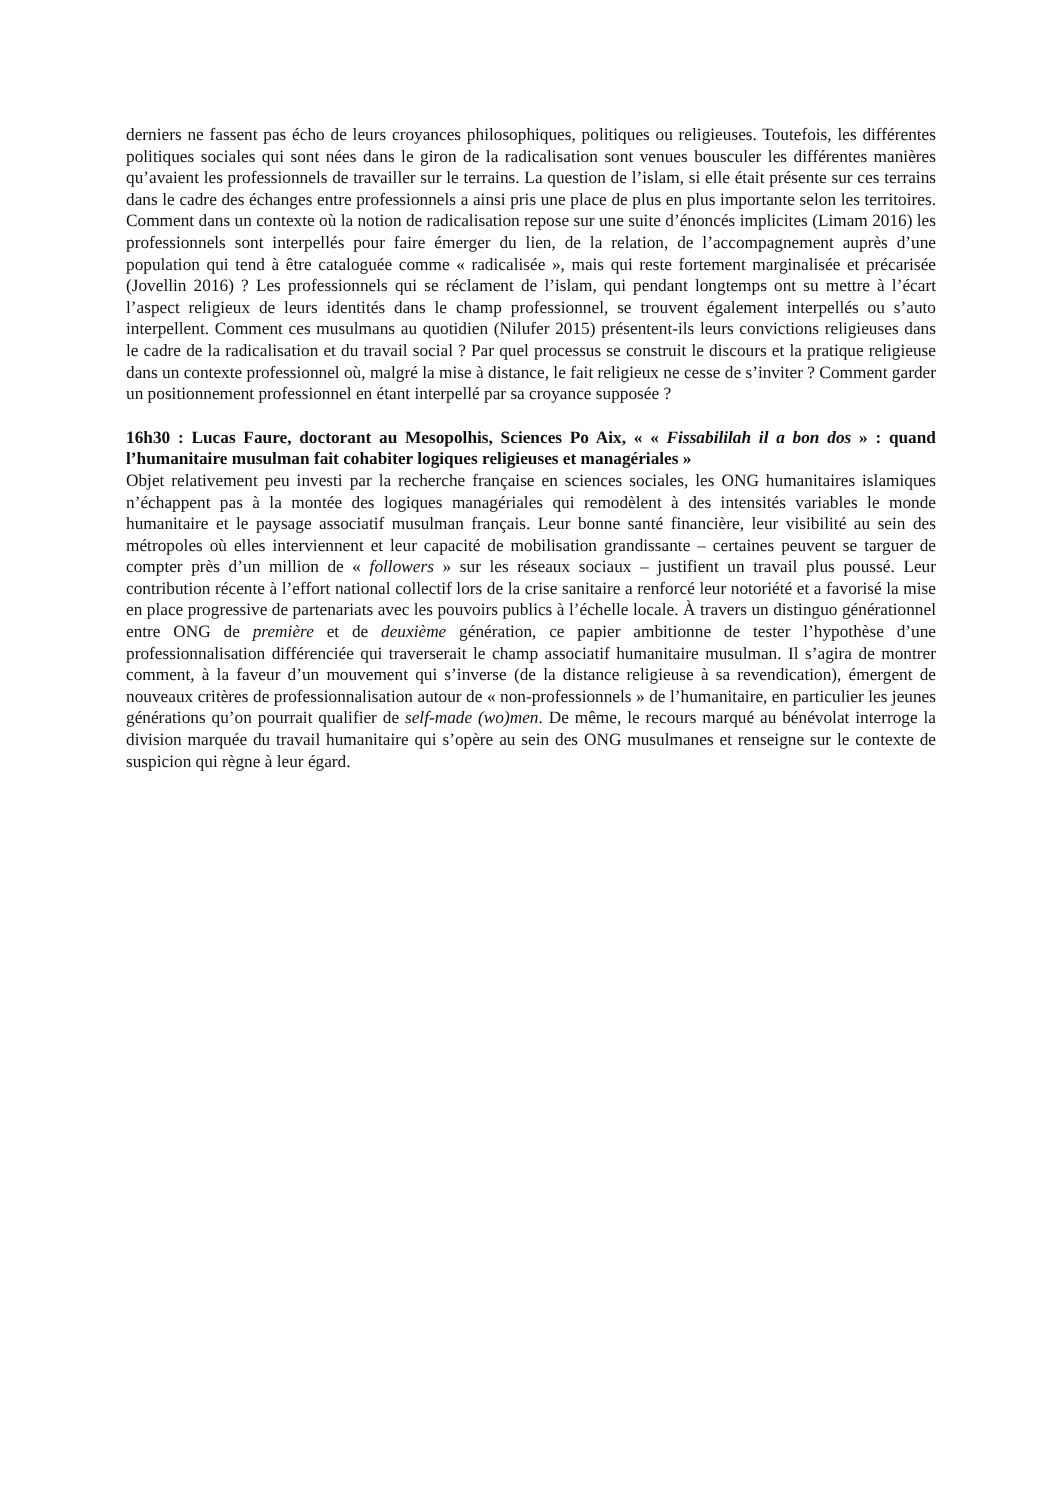derniers ne fassent pas écho de leurs croyances philosophiques, politiques ou religieuses. Toutefois, les différentes politiques sociales qui sont nées dans le giron de la radicalisation sont venues bousculer les différentes manières qu’avaient les professionnels de travailler sur le terrains. La question de l’islam, si elle était présente sur ces terrains dans le cadre des échanges entre professionnels a ainsi pris une place de plus en plus importante selon les territoires. Comment dans un contexte où la notion de radicalisation repose sur une suite d’énoncés implicites (Limam 2016) les professionnels sont interpellés pour faire émerger du lien, de la relation, de l’accompagnement auprès d’une population qui tend à être cataloguée comme « radicalisée », mais qui reste fortement marginalisée et précarisée (Jovellin 2016) ? Les professionnels qui se réclament de l’islam, qui pendant longtemps ont su mettre à l’écart l’aspect religieux de leurs identités dans le champ professionnel, se trouvent également interpellés ou s’auto interpellent. Comment ces musulmans au quotidien (Nilufer 2015) présentent-ils leurs convictions religieuses dans le cadre de la radicalisation et du travail social ? Par quel processus se construit le discours et la pratique religieuse dans un contexte professionnel où, malgré la mise à distance, le fait religieux ne cesse de s’inviter ? Comment garder un positionnement professionnel en étant interpellé par sa croyance supposée ?
16h30 : Lucas Faure, doctorant au Mesopolhis, Sciences Po Aix, « « Fissabililah il a bon dos » : quand l’humanitaire musulman fait cohabiter logiques religieuses et managériales »
Objet relativement peu investi par la recherche française en sciences sociales, les ONG humanitaires islamiques n’échappent pas à la montée des logiques managériales qui remodèlent à des intensités variables le monde humanitaire et le paysage associatif musulman français. Leur bonne santé financière, leur visibilité au sein des métropoles où elles interviennent et leur capacité de mobilisation grandissante – certaines peuvent se targuer de compter près d’un million de « followers » sur les réseaux sociaux – justifient un travail plus poussé. Leur contribution récente à l’effort national collectif lors de la crise sanitaire a renforcé leur notoriété et a favorisé la mise en place progressive de partenariats avec les pouvoirs publics à l’échelle locale. À travers un distinguo générationnel entre ONG de première et de deuxième génération, ce papier ambitionne de tester l’hypothèse d’une professionnalisation différenciée qui traverserait le champ associatif humanitaire musulman. Il s’agira de montrer comment, à la faveur d’un mouvement qui s’inverse (de la distance religieuse à sa revendication), émergent de nouveaux critères de professionnalisation autour de « non-professionnels » de l’humanitaire, en particulier les jeunes générations qu’on pourrait qualifier de self-made (wo)men. De même, le recours marqué au bénévolat interroge la division marquée du travail humanitaire qui s’opère au sein des ONG musulmanes et renseigne sur le contexte de suspicion qui règne à leur égard.